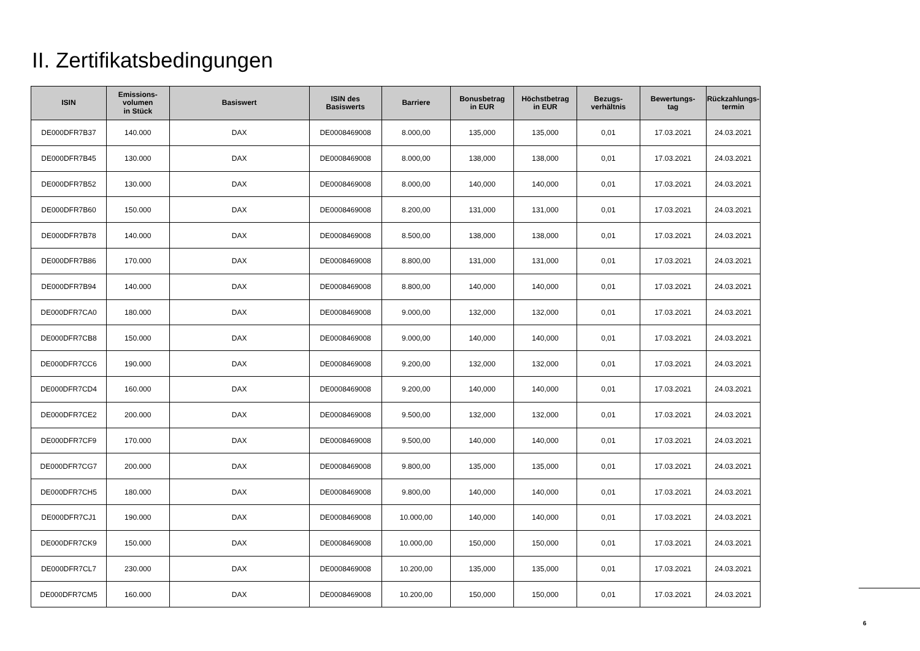II. Zertifikatsbedingungen
| ISIN | Emissions- volumen in Stück | Basiswert | ISIN des Basiswerts | Barriere | Bonusbetrag in EUR | Höchstbetrag in EUR | Bezugs- verhältnis | Bewertungs- tag | Rückzahlungs- termin |
| --- | --- | --- | --- | --- | --- | --- | --- | --- | --- |
| DE000DFR7B37 | 140.000 | DAX | DE0008469008 | 8.000,00 | 135,000 | 135,000 | 0,01 | 17.03.2021 | 24.03.2021 |
| DE000DFR7B45 | 130.000 | DAX | DE0008469008 | 8.000,00 | 138,000 | 138,000 | 0,01 | 17.03.2021 | 24.03.2021 |
| DE000DFR7B52 | 130.000 | DAX | DE0008469008 | 8.000,00 | 140,000 | 140,000 | 0,01 | 17.03.2021 | 24.03.2021 |
| DE000DFR7B60 | 150.000 | DAX | DE0008469008 | 8.200,00 | 131,000 | 131,000 | 0,01 | 17.03.2021 | 24.03.2021 |
| DE000DFR7B78 | 140.000 | DAX | DE0008469008 | 8.500,00 | 138,000 | 138,000 | 0,01 | 17.03.2021 | 24.03.2021 |
| DE000DFR7B86 | 170.000 | DAX | DE0008469008 | 8.800,00 | 131,000 | 131,000 | 0,01 | 17.03.2021 | 24.03.2021 |
| DE000DFR7B94 | 140.000 | DAX | DE0008469008 | 8.800,00 | 140,000 | 140,000 | 0,01 | 17.03.2021 | 24.03.2021 |
| DE000DFR7CA0 | 180.000 | DAX | DE0008469008 | 9.000,00 | 132,000 | 132,000 | 0,01 | 17.03.2021 | 24.03.2021 |
| DE000DFR7CB8 | 150.000 | DAX | DE0008469008 | 9.000,00 | 140,000 | 140,000 | 0,01 | 17.03.2021 | 24.03.2021 |
| DE000DFR7CC6 | 190.000 | DAX | DE0008469008 | 9.200,00 | 132,000 | 132,000 | 0,01 | 17.03.2021 | 24.03.2021 |
| DE000DFR7CD4 | 160.000 | DAX | DE0008469008 | 9.200,00 | 140,000 | 140,000 | 0,01 | 17.03.2021 | 24.03.2021 |
| DE000DFR7CE2 | 200.000 | DAX | DE0008469008 | 9.500,00 | 132,000 | 132,000 | 0,01 | 17.03.2021 | 24.03.2021 |
| DE000DFR7CF9 | 170.000 | DAX | DE0008469008 | 9.500,00 | 140,000 | 140,000 | 0,01 | 17.03.2021 | 24.03.2021 |
| DE000DFR7CG7 | 200.000 | DAX | DE0008469008 | 9.800,00 | 135,000 | 135,000 | 0,01 | 17.03.2021 | 24.03.2021 |
| DE000DFR7CH5 | 180.000 | DAX | DE0008469008 | 9.800,00 | 140,000 | 140,000 | 0,01 | 17.03.2021 | 24.03.2021 |
| DE000DFR7CJ1 | 190.000 | DAX | DE0008469008 | 10.000,00 | 140,000 | 140,000 | 0,01 | 17.03.2021 | 24.03.2021 |
| DE000DFR7CK9 | 150.000 | DAX | DE0008469008 | 10.000,00 | 150,000 | 150,000 | 0,01 | 17.03.2021 | 24.03.2021 |
| DE000DFR7CL7 | 230.000 | DAX | DE0008469008 | 10.200,00 | 135,000 | 135,000 | 0,01 | 17.03.2021 | 24.03.2021 |
| DE000DFR7CM5 | 160.000 | DAX | DE0008469008 | 10.200,00 | 150,000 | 150,000 | 0,01 | 17.03.2021 | 24.03.2021 |
6